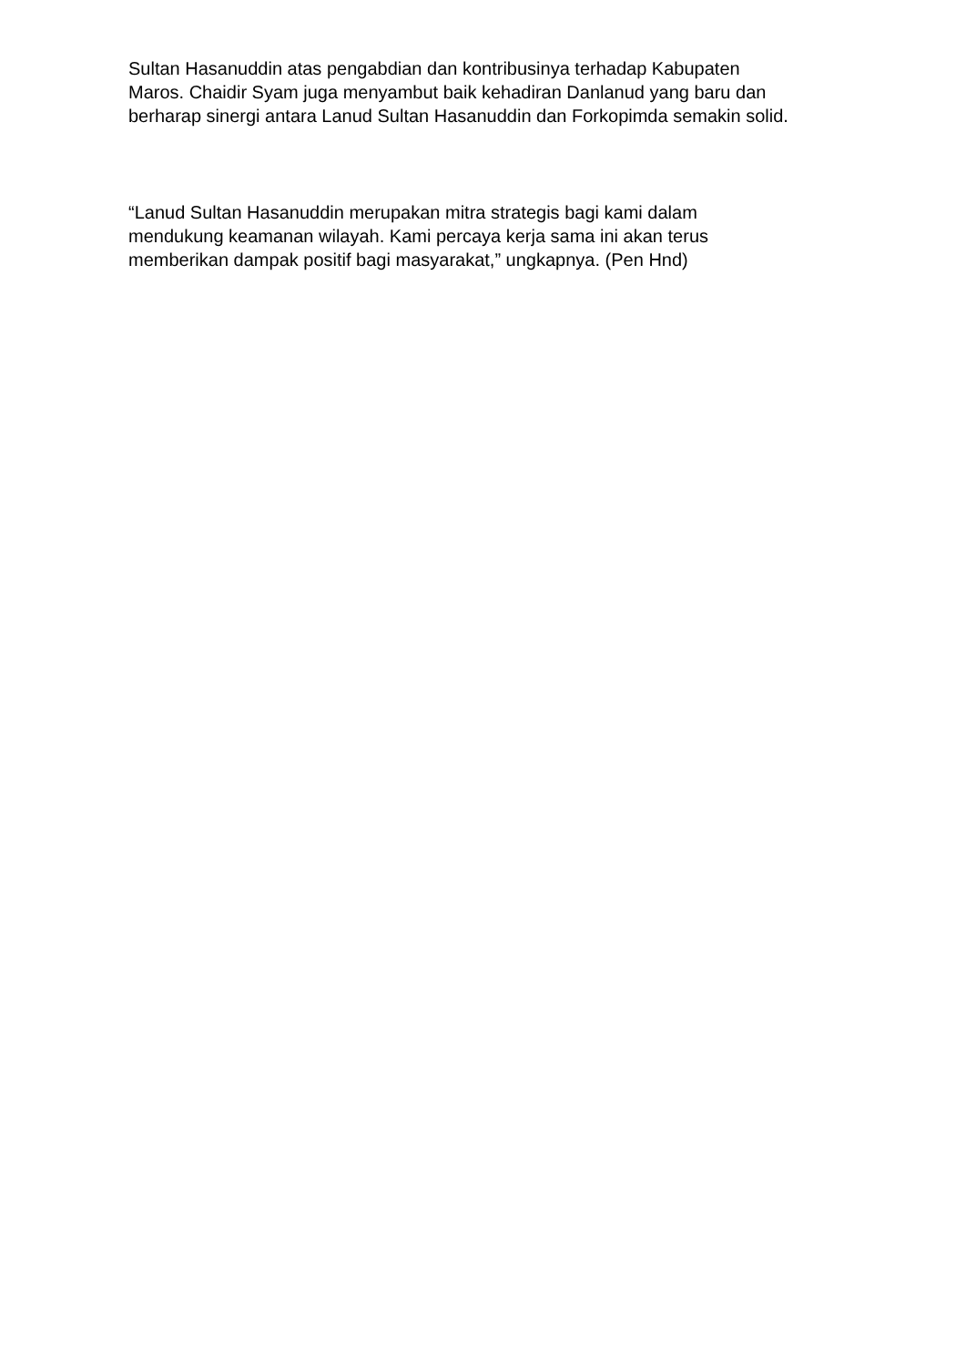Sultan Hasanuddin atas pengabdian dan kontribusinya terhadap Kabupaten
Maros. Chaidir Syam juga menyambut baik kehadiran Danlanud yang baru dan
berharap sinergi antara Lanud Sultan Hasanuddin dan Forkopimda semakin solid.
“Lanud Sultan Hasanuddin merupakan mitra strategis bagi kami dalam
mendukung keamanan wilayah. Kami percaya kerja sama ini akan terus
memberikan dampak positif bagi masyarakat,” ungkapnya. (Pen Hnd)